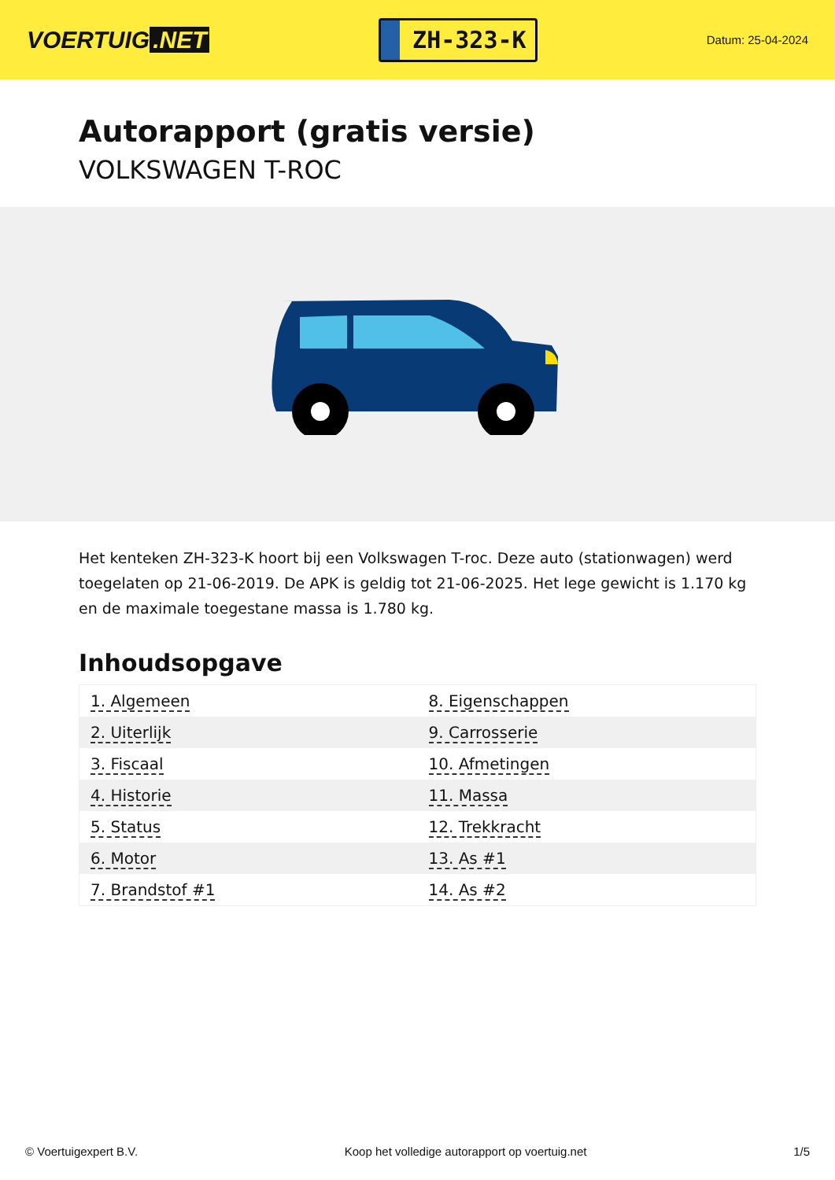VOERTUIG.NET
ZH-323-K
Datum: 25-04-2024
Autorapport (gratis versie)
VOLKSWAGEN T-ROC
Het kenteken ZH-323-K hoort bij een Volkswagen T-roc. Deze auto (stationwagen) werd toegelaten op 21-06-2019. De APK is geldig tot 21-06-2025. Het lege gewicht is 1.170 kg en de maximale toegestane massa is 1.780 kg.
Inhoudsopgave
| 1. Algemeen | 8. Eigenschappen |
| 2. Uiterlijk | 9. Carrosserie |
| 3. Fiscaal | 10. Afmetingen |
| 4. Historie | 11. Massa |
| 5. Status | 12. Trekkracht |
| 6. Motor | 13. As #1 |
| 7. Brandstof #1 | 14. As #2 |
© Voertuigexpert B.V. Koop het volledige autorapport op voertuig.net 1/5